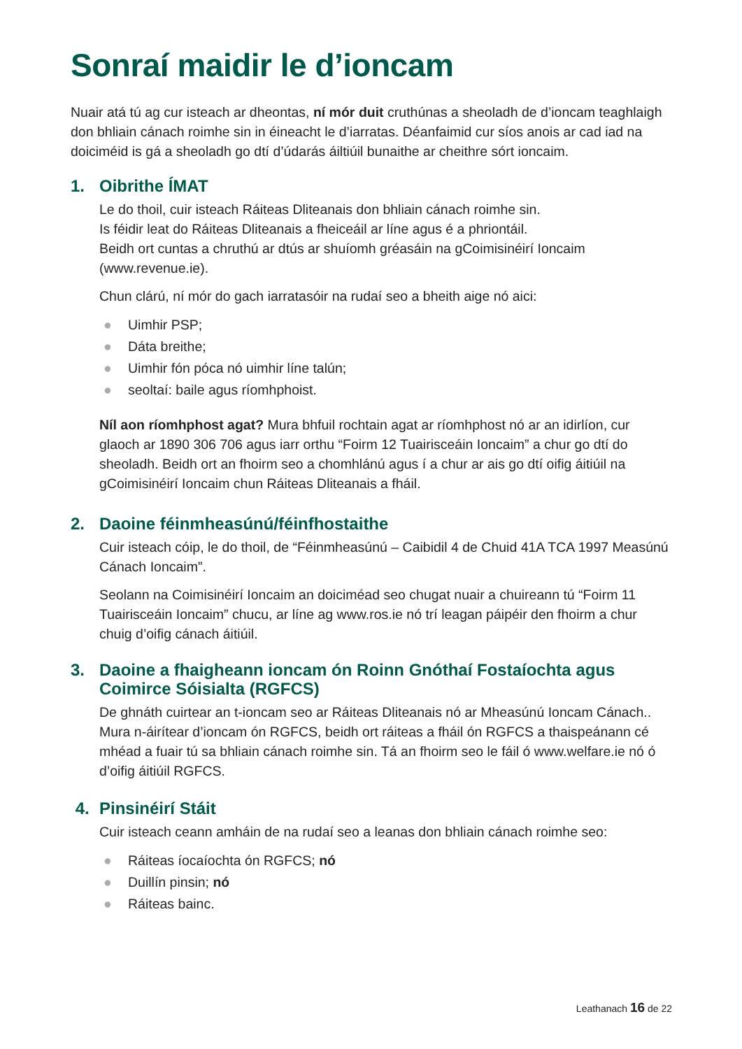Sonraí maidir le d’ioncam
Nuair atá tú ag cur isteach ar dheontas, ní mór duit cruthúnas a sheoladh de d’ioncam teaghlaigh don bhliain cánach roimhe sin in éineacht le d’iarratas. Déanfaimid cur síos anois ar cad iad na doiciméid is gá a sheoladh go dtí d’údarás áiltiúil bunaithe ar cheithre sórt ioncaim.
1. Oibrithe ÍMAT
Le do thoil, cuir isteach Ráiteas Dliteanais don bhliain cánach roimhe sin.
Is féidir leat do Ráiteas Dliteanais a fheiceáil ar líne agus é a phriontáil.
Beidh ort cuntas a chruthú ar dtús ar shuíomh gréasáin na gCoimisinéirí Ioncaim (www.revenue.ie).
Chun clárú, ní mór do gach iarratasóir na rudaí seo a bheith aige nó aici:
● Uimhir PSP;
● Dáta breithe;
● Uimhir fón póca nó uimhir líne talún;
● seoltaí: baile agus ríomhphoist.
Níl aon ríomhphost agat? Mura bhfuil rochtain agat ar ríomhphost nó ar an idirlíon, cur glaoch ar 1890 306 706 agus iarr orthu “Foirm 12 Tuairisceáin Ioncaim” a chur go dtí do sheoladh. Beidh ort an fhoirm seo a chomhlánú agus í a chur ar ais go dtí oifig áitiúil na gCoimisinéirí Ioncaim chun Ráiteas Dliteanais a fháil.
2. Daoine féinmheasúnú/féinfhostaithe
Cuir isteach cóip, le do thoil, de “Féinmheasúnú – Caibidil 4 de Chuid 41A TCA 1997 Measúnú Cánach Ioncaim”.
Seolann na Coimisinéirí Ioncaim an doiciméad seo chugat nuair a chuireann tú “Foirm 11 Tuairisceáin Ioncaim” chucu, ar líne ag www.ros.ie nó trí leagan páipéir den fhoirm a chur chuig d’oifig cánach áitiúil.
3. Daoine a fhaigheann ioncam ón Roinn Gnóthaí Fostaíochta agus Coimirce Sóisialta (RGFCS)
De ghnáth cuirtear an t-ioncam seo ar Ráiteas Dliteanais nó ar Mheasúnú Ioncam Cánach.. Mura n-áirítear d’ioncam ón RGFCS, beidh ort ráiteas a fháil ón RGFCS a thaispeánann cé mhéad a fuair tú sa bhliain cánach roimhe sin. Tá an fhoirm seo le fáil ó www.welfare.ie nó ó d’oifig áitiúil RGFCS.
4. Pinsinéirí Stáit
Cuir isteach ceann amháin de na rudaí seo a leanas don bhliain cánach roimhe seo:
● Ráiteas íocaíochta ón RGFCS; nó
● Duillín pinsin; nó
● Ráiteas bainc.
Leathanach 16 de 22